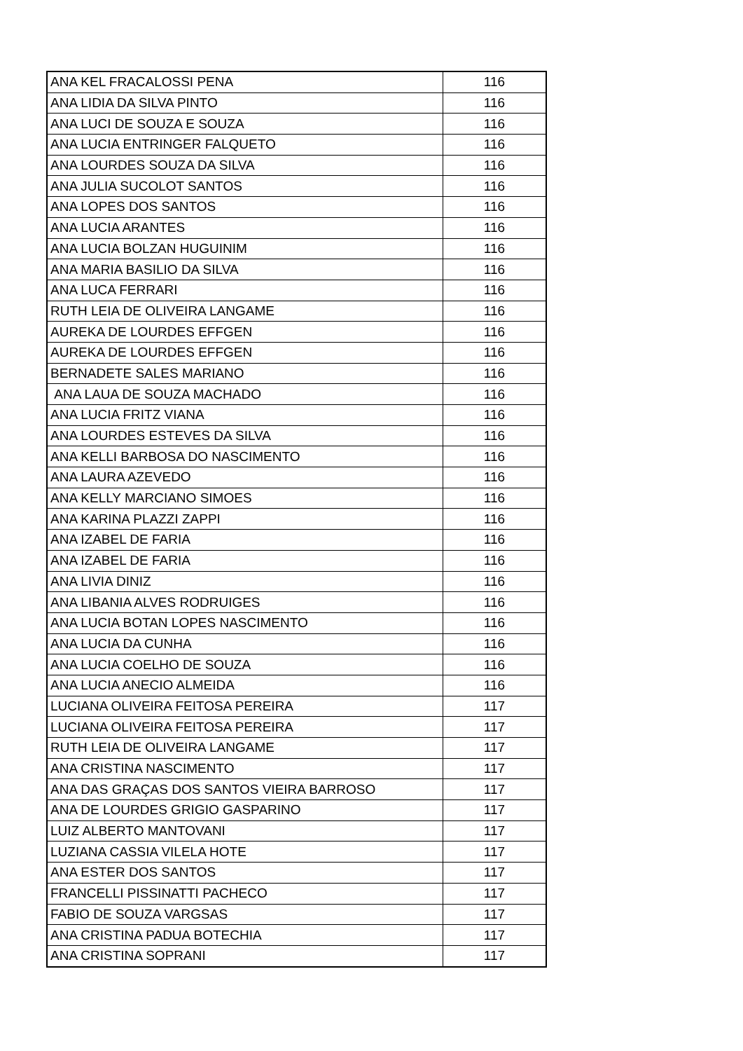| ANA KEL FRACALOSSI PENA | 116 |
| ANA LIDIA DA SILVA PINTO | 116 |
| ANA LUCI DE SOUZA E SOUZA | 116 |
| ANA LUCIA ENTRINGER FALQUETO | 116 |
| ANA LOURDES SOUZA DA SILVA | 116 |
| ANA JULIA SUCOLOT SANTOS | 116 |
| ANA LOPES DOS SANTOS | 116 |
| ANA LUCIA ARANTES | 116 |
| ANA LUCIA BOLZAN HUGUINIM | 116 |
| ANA MARIA BASILIO DA SILVA | 116 |
| ANA LUCA FERRARI | 116 |
| RUTH LEIA DE OLIVEIRA LANGAME | 116 |
| AUREKA DE LOURDES EFFGEN | 116 |
| AUREKA DE LOURDES EFFGEN | 116 |
| BERNADETE SALES MARIANO | 116 |
| ANA LAUA DE SOUZA MACHADO | 116 |
| ANA LUCIA FRITZ VIANA | 116 |
| ANA LOURDES ESTEVES DA SILVA | 116 |
| ANA KELLI BARBOSA DO NASCIMENTO | 116 |
| ANA LAURA AZEVEDO | 116 |
| ANA KELLY MARCIANO SIMOES | 116 |
| ANA KARINA PLAZZI ZAPPI | 116 |
| ANA IZABEL DE FARIA | 116 |
| ANA IZABEL DE FARIA | 116 |
| ANA LIVIA DINIZ | 116 |
| ANA LIBANIA ALVES RODRUIGES | 116 |
| ANA LUCIA BOTAN LOPES NASCIMENTO | 116 |
| ANA LUCIA DA CUNHA | 116 |
| ANA LUCIA COELHO DE SOUZA | 116 |
| ANA LUCIA ANECIO ALMEIDA | 116 |
| LUCIANA OLIVEIRA FEITOSA PEREIRA | 117 |
| LUCIANA OLIVEIRA FEITOSA PEREIRA | 117 |
| RUTH LEIA DE OLIVEIRA LANGAME | 117 |
| ANA CRISTINA NASCIMENTO | 117 |
| ANA DAS GRAÇAS DOS SANTOS VIEIRA BARROSO | 117 |
| ANA DE LOURDES GRIGIO GASPARINO | 117 |
| LUIZ ALBERTO MANTOVANI | 117 |
| LUZIANA CASSIA VILELA HOTE | 117 |
| ANA ESTER DOS SANTOS | 117 |
| FRANCELLI PISSINATTI PACHECO | 117 |
| FABIO DE SOUZA VARGSAS | 117 |
| ANA CRISTINA PADUA BOTECHIA | 117 |
| ANA CRISTINA SOPRANI | 117 |